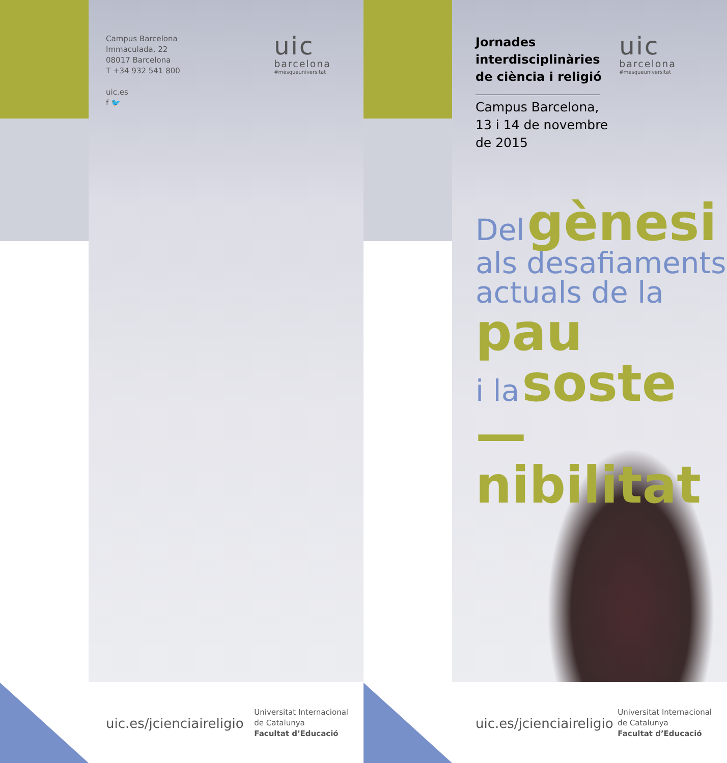Campus Barcelona
Immaculada, 22
08017 Barcelona
T +34 932 541 800
uic.es
f 🐦
uic
barcelona
#mésqueuniversitat
uic.es/jcienciaireligio
Universitat Internacional
de Catalunya
Facultat d’Educació
Jornades
interdisciplinàries
de ciència i religió
Campus Barcelona,
13 i 14 de novembre
de 2015
uic
barcelona
#mésqueuniversitat
Del gènesi
als desafiaments
actuals de la pau
i la soste—
nibilitat
uic.es/jcienciaireligio
Universitat Internacional
de Catalunya
Facultat d’Educació